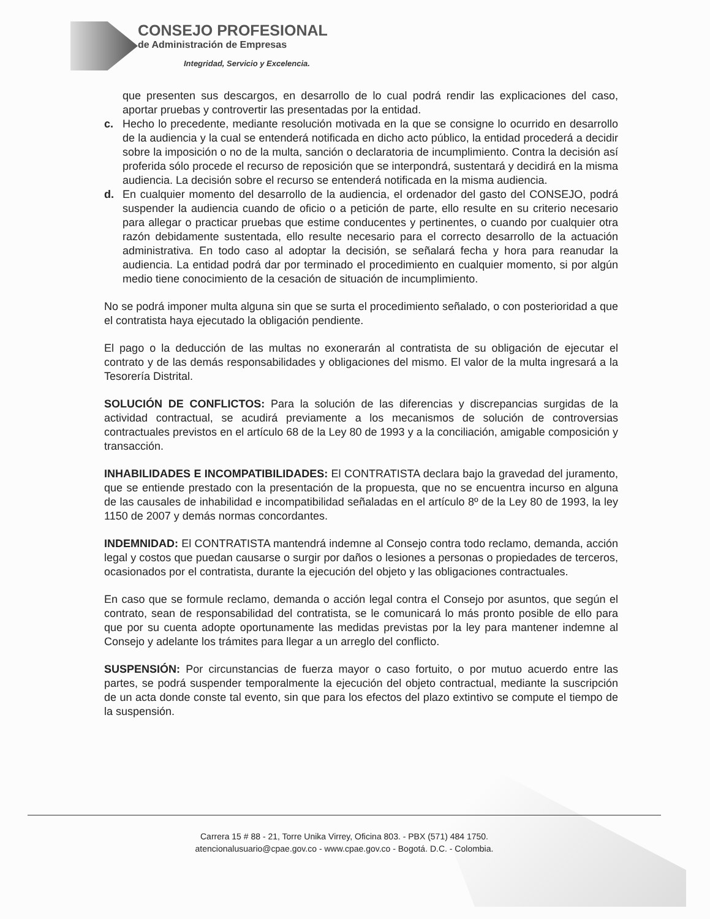CONSEJO PROFESIONAL
de Administración de Empresas
Integridad, Servicio y Excelencia.
que presenten sus descargos, en desarrollo de lo cual podrá rendir las explicaciones del caso, aportar pruebas y controvertir las presentadas por la entidad.
c. Hecho lo precedente, mediante resolución motivada en la que se consigne lo ocurrido en desarrollo de la audiencia y la cual se entenderá notificada en dicho acto público, la entidad procederá a decidir sobre la imposición o no de la multa, sanción o declaratoria de incumplimiento. Contra la decisión así proferida sólo procede el recurso de reposición que se interpondrá, sustentará y decidirá en la misma audiencia. La decisión sobre el recurso se entenderá notificada en la misma audiencia.
d. En cualquier momento del desarrollo de la audiencia, el ordenador del gasto del CONSEJO, podrá suspender la audiencia cuando de oficio o a petición de parte, ello resulte en su criterio necesario para allegar o practicar pruebas que estime conducentes y pertinentes, o cuando por cualquier otra razón debidamente sustentada, ello resulte necesario para el correcto desarrollo de la actuación administrativa. En todo caso al adoptar la decisión, se señalará fecha y hora para reanudar la audiencia. La entidad podrá dar por terminado el procedimiento en cualquier momento, si por algún medio tiene conocimiento de la cesación de situación de incumplimiento.
No se podrá imponer multa alguna sin que se surta el procedimiento señalado, o con posterioridad a que el contratista haya ejecutado la obligación pendiente.
El pago o la deducción de las multas no exonerarán al contratista de su obligación de ejecutar el contrato y de las demás responsabilidades y obligaciones del mismo. El valor de la multa ingresará a la Tesorería Distrital.
SOLUCIÓN DE CONFLICTOS: Para la solución de las diferencias y discrepancias surgidas de la actividad contractual, se acudirá previamente a los mecanismos de solución de controversias contractuales previstos en el artículo 68 de la Ley 80 de 1993 y a la conciliación, amigable composición y transacción.
INHABILIDADES E INCOMPATIBILIDADES: El CONTRATISTA declara bajo la gravedad del juramento, que se entiende prestado con la presentación de la propuesta, que no se encuentra incurso en alguna de las causales de inhabilidad e incompatibilidad señaladas en el artículo 8º de la Ley 80 de 1993, la ley 1150 de 2007 y demás normas concordantes.
INDEMNIDAD: El CONTRATISTA mantendrá indemne al Consejo contra todo reclamo, demanda, acción legal y costos que puedan causarse o surgir por daños o lesiones a personas o propiedades de terceros, ocasionados por el contratista, durante la ejecución del objeto y las obligaciones contractuales.
En caso que se formule reclamo, demanda o acción legal contra el Consejo por asuntos, que según el contrato, sean de responsabilidad del contratista, se le comunicará lo más pronto posible de ello para que por su cuenta adopte oportunamente las medidas previstas por la ley para mantener indemne al Consejo y adelante los trámites para llegar a un arreglo del conflicto.
SUSPENSIÓN: Por circunstancias de fuerza mayor o caso fortuito, o por mutuo acuerdo entre las partes, se podrá suspender temporalmente la ejecución del objeto contractual, mediante la suscripción de un acta donde conste tal evento, sin que para los efectos del plazo extintivo se compute el tiempo de la suspensión.
Carrera 15 # 88 - 21, Torre Unika Virrey, Oficina 803. - PBX (571) 484 1750.
atencionalusuario@cpae.gov.co - www.cpae.gov.co - Bogotá. D.C. - Colombia.